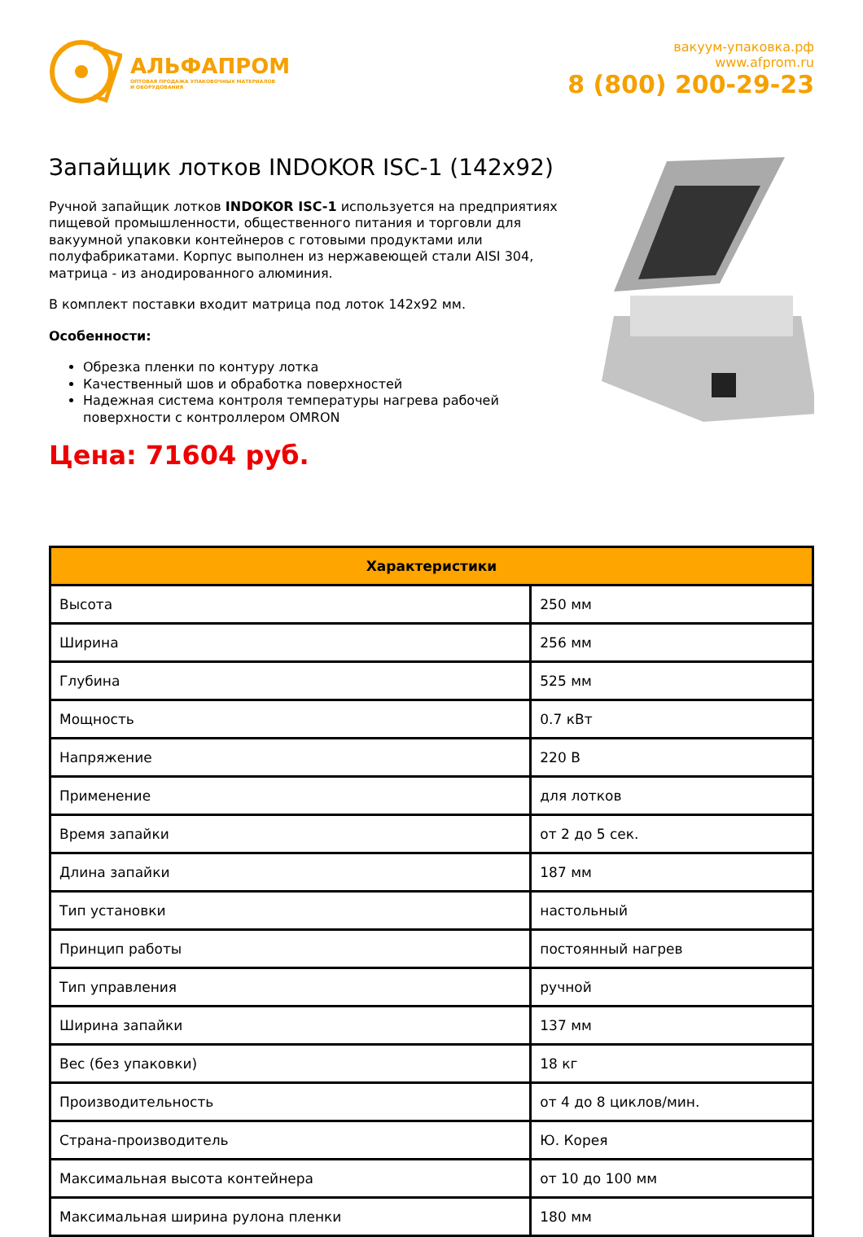АЛЬФАПРОМ
ОПТОВАЯ ПРОДАЖА УПАКОВОЧНЫХ МАТЕРИАЛОВ
И ОБОРУДОВАНИЯ
вакуум-упаковка.рф
www.afprom.ru
8 (800) 200-29-23
Запайщик лотков INDOKOR ISC-1 (142x92)
Ручной запайщик лотков INDOKOR ISC-1 используется на предприятиях пищевой промышленности, общественного питания и торговли для вакуумной упаковки контейнеров с готовыми продуктами или полуфабрикатами. Корпус выполнен из нержавеющей стали AISI 304, матрица - из анодированного алюминия.
В комплект поставки входит матрица под лоток 142x92 мм.
Особенности:
Обрезка пленки по контуру лотка
Качественный шов и обработка поверхностей
Надежная система контроля температуры нагрева рабочей поверхности с контроллером OMRON
Цена: 71604 руб.
| Характеристики | |
| --- | --- |
| Высота | 250 мм |
| Ширина | 256 мм |
| Глубина | 525 мм |
| Мощность | 0.7 кВт |
| Напряжение | 220 В |
| Применение | для лотков |
| Время запайки | от 2 до 5 сек. |
| Длина запайки | 187 мм |
| Тип установки | настольный |
| Принцип работы | постоянный нагрев |
| Тип управления | ручной |
| Ширина запайки | 137 мм |
| Вес (без упаковки) | 18 кг |
| Производительность | от 4 до 8 циклов/мин. |
| Страна-производитель | Ю. Корея |
| Максимальная высота контейнера | от 10 до 100 мм |
| Максимальная ширина рулона пленки | 180 мм |